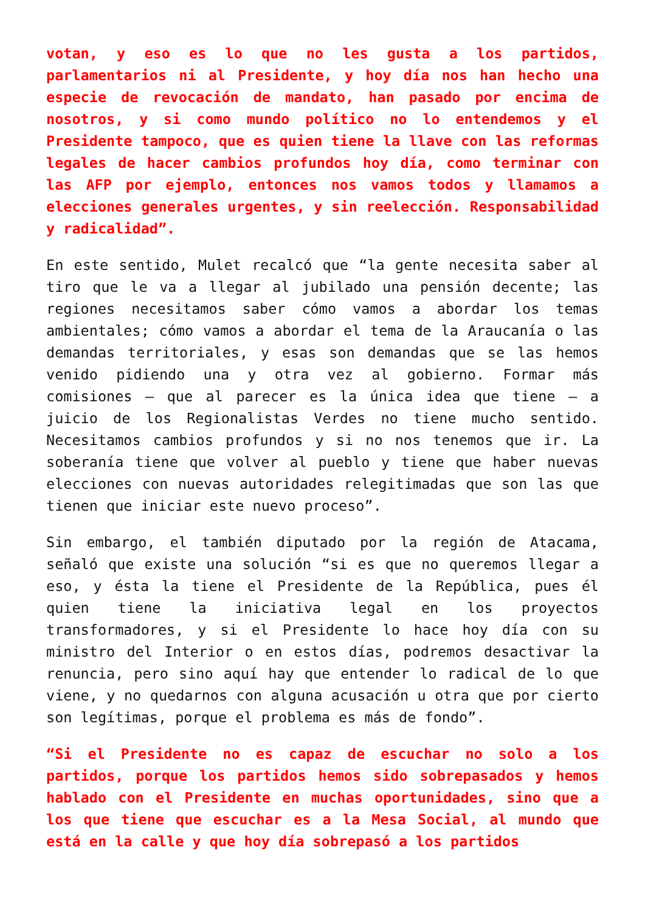votan, y eso es lo que no les gusta a los partidos, parlamentarios ni al Presidente, y hoy día nos han hecho una especie de revocación de mandato, han pasado por encima de nosotros, y si como mundo político no lo entendemos y el Presidente tampoco, que es quien tiene la llave con las reformas legales de hacer cambios profundos hoy día, como terminar con las AFP por ejemplo, entonces nos vamos todos y llamamos a elecciones generales urgentes, y sin reelección. Responsabilidad y radicalidad”.
En este sentido, Mulet recalcó que “la gente necesita saber al tiro que le va a llegar al jubilado una pensión decente; las regiones necesitamos saber cómo vamos a abordar los temas ambientales; cómo vamos a abordar el tema de la Araucanía o las demandas territoriales, y esas son demandas que se las hemos venido pidiendo una y otra vez al gobierno. Formar más comisiones – que al parecer es la única idea que tiene – a juicio de los Regionalistas Verdes no tiene mucho sentido. Necesitamos cambios profundos y si no nos tenemos que ir. La soberanía tiene que volver al pueblo y tiene que haber nuevas elecciones con nuevas autoridades relegitimadas que son las que tienen que iniciar este nuevo proceso”.
Sin embargo, el también diputado por la región de Atacama, señaló que existe una solución “si es que no queremos llegar a eso, y ésta la tiene el Presidente de la República, pues él quien tiene la iniciativa legal en los proyectos transformadores, y si el Presidente lo hace hoy día con su ministro del Interior o en estos días, podremos desactivar la renuncia, pero sino aquí hay que entender lo radical de lo que viene, y no quedarnos con alguna acusación u otra que por cierto son legítimas, porque el problema es más de fondo”.
“Si el Presidente no es capaz de escuchar no solo a los partidos, porque los partidos hemos sido sobrepasados y hemos hablado con el Presidente en muchas oportunidades, sino que a los que tiene que escuchar es a la Mesa Social, al mundo que está en la calle y que hoy día sobrepasó a los partidos